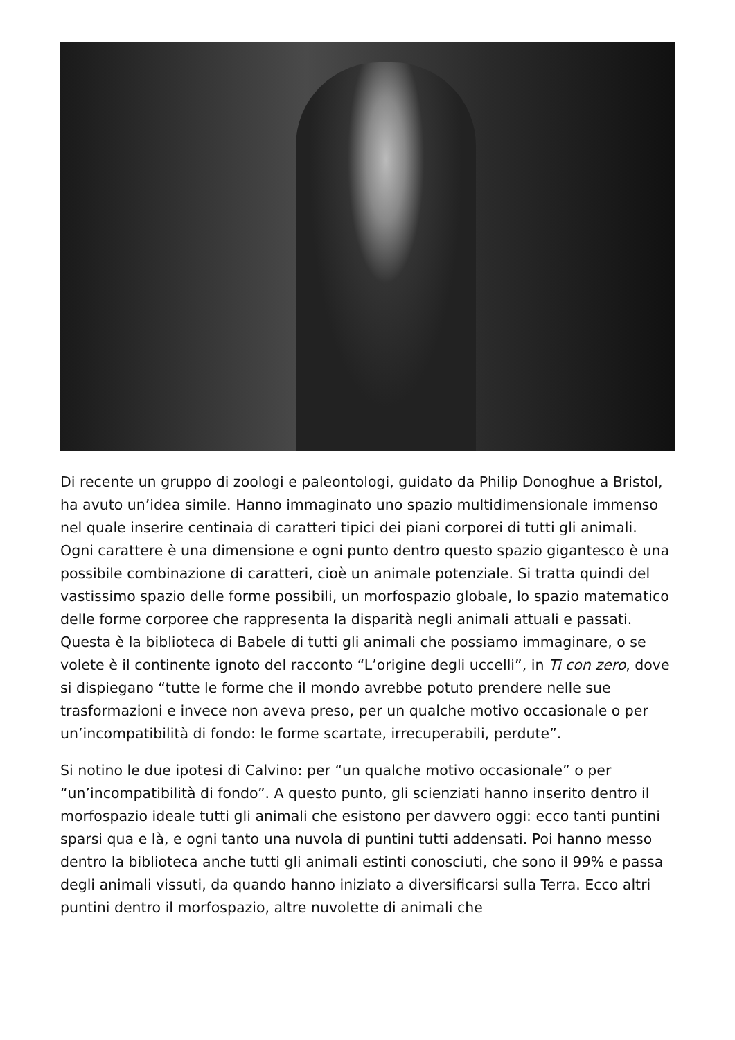Di recente un gruppo di zoologi e paleontologi, guidato da Philip Donoghue a Bristol, ha avuto un’idea simile. Hanno immaginato uno spazio multidimensionale immenso nel quale inserire centinaia di caratteri tipici dei piani corporei di tutti gli animali. Ogni carattere è una dimensione e ogni punto dentro questo spazio gigantesco è una possibile combinazione di caratteri, cioè un animale potenziale. Si tratta quindi del vastissimo spazio delle forme possibili, un morfospazio globale, lo spazio matematico delle forme corporee che rappresenta la disparità negli animali attuali e passati. Questa è la biblioteca di Babele di tutti gli animali che possiamo immaginare, o se volete è il continente ignoto del racconto “L’origine degli uccelli”, in Ti con zero, dove si dispiegano “tutte le forme che il mondo avrebbe potuto prendere nelle sue trasformazioni e invece non aveva preso, per un qualche motivo occasionale o per un’incompatibilità di fondo: le forme scartate, irrecuperabili, perdute”.
Si notino le due ipotesi di Calvino: per “un qualche motivo occasionale” o per “un’incompatibilità di fondo”. A questo punto, gli scienziati hanno inserito dentro il morfospazio ideale tutti gli animali che esistono per davvero oggi: ecco tanti puntini sparsi qua e là, e ogni tanto una nuvola di puntini tutti addensati. Poi hanno messo dentro la biblioteca anche tutti gli animali estinti conosciuti, che sono il 99% e passa degli animali vissuti, da quando hanno iniziato a diversificarsi sulla Terra. Ecco altri puntini dentro il morfospazio, altre nuvolette di animali che